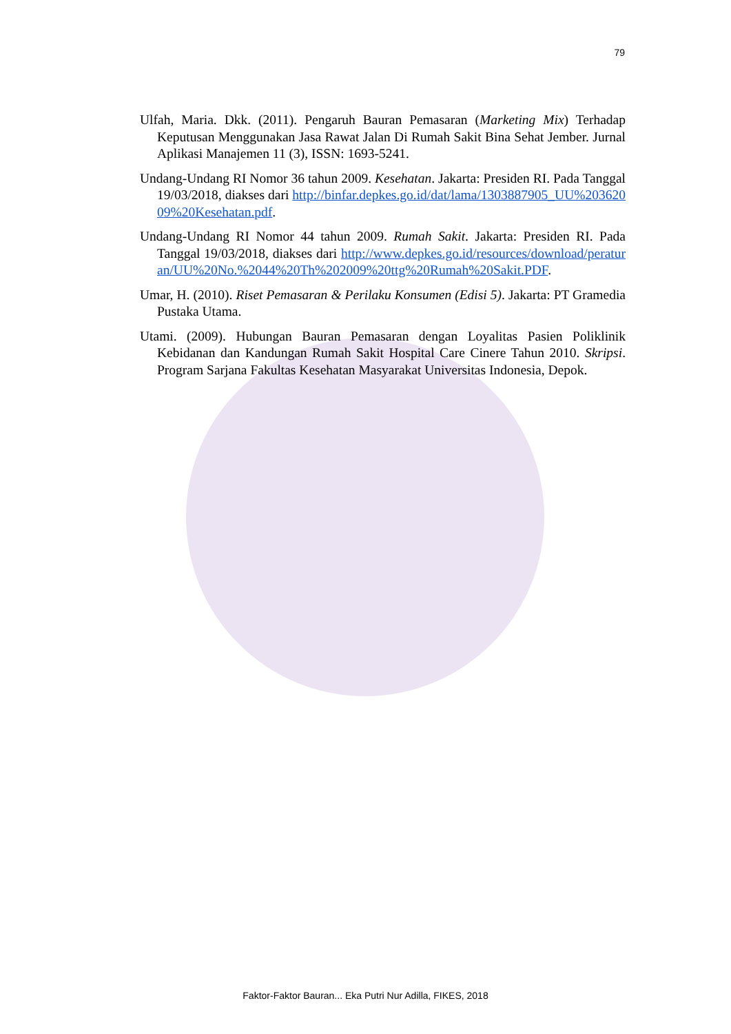79
Ulfah, Maria. Dkk. (2011). Pengaruh Bauran Pemasaran (Marketing Mix) Terhadap Keputusan Menggunakan Jasa Rawat Jalan Di Rumah Sakit Bina Sehat Jember. Jurnal Aplikasi Manajemen 11 (3), ISSN: 1693-5241.
Undang-Undang RI Nomor 36 tahun 2009. Kesehatan. Jakarta: Presiden RI. Pada Tanggal 19/03/2018, diakses dari http://binfar.depkes.go.id/dat/lama/1303887905_UU%20362009%20Kesehatan.pdf.
Undang-Undang RI Nomor 44 tahun 2009. Rumah Sakit. Jakarta: Presiden RI. Pada Tanggal 19/03/2018, diakses dari http://www.depkes.go.id/resources/download/peraturan/UU%20No.%2044%20Th%202009%20ttg%20Rumah%20Sakit.PDF.
Umar, H. (2010). Riset Pemasaran & Perilaku Konsumen (Edisi 5). Jakarta: PT Gramedia Pustaka Utama.
Utami. (2009). Hubungan Bauran Pemasaran dengan Loyalitas Pasien Poliklinik Kebidanan dan Kandungan Rumah Sakit Hospital Care Cinere Tahun 2010. Skripsi. Program Sarjana Fakultas Kesehatan Masyarakat Universitas Indonesia, Depok.
Faktor-Faktor Bauran... Eka Putri Nur Adilla, FIKES, 2018